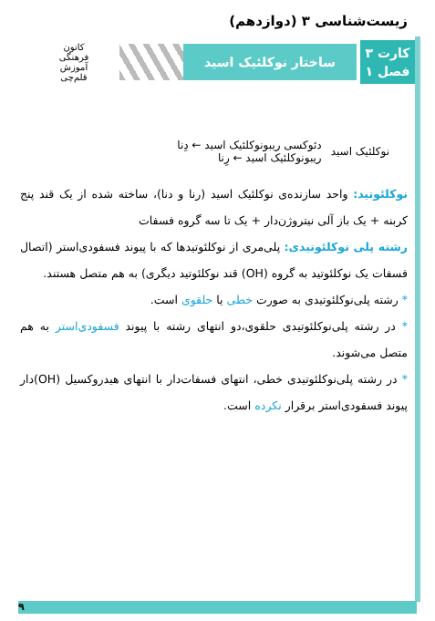زیست‌شناسی ۳ (دوازدهم)
کارت ۳
فصل ۱
ساختار نوکلئیک اسید
کانون
فرهنگی
آموزش
قلم‌چی
نوکلئیک اسید
دئوکسی ریبونوکلئیک اسید ← دِنا
ریبونوکلئیک اسید ← رِنا
نوکلئوتید: واحد سازنده‌ی نوکلئیک اسید (رنا و دنا)، ساخته شده از یک قند پنج کربنه + یک باز آلی نیتروژن‌دار + یک تا سه گروه فسفات
رشته پلی نوکلئوتیدی: پلی‌مری از نوکلئوتیدها که با پیوند فسفودی‌استر (اتصال فسفات یک نوکلئوتید به گروه (OH) قند نوکلئوتید دیگری) به هم متصل هستند.
* رشته پلی‌نوکلئوتیدی به صورت خطی یا حلقوی است.
* در رشته پلی‌نوکلئوتیدی حلقوی،دو انتهای رشته با پیوند فسفودی‌استر به هم متصل می‌شوند.
* در رشته پلی‌نوکلئوتیدی خطی، انتهای فسفات‌دار با انتهای هیدروکسیل (OH)دار پیوند فسفودی‌استر برقرار نکرده است.
۹